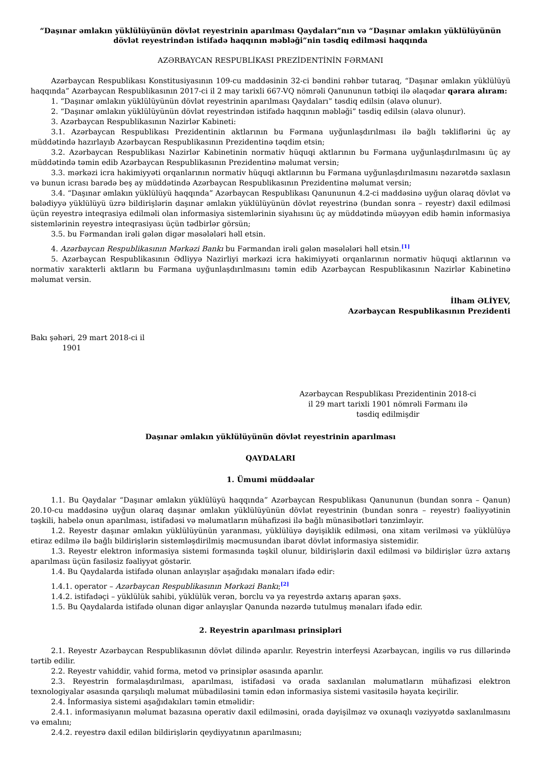“Daşınar əmlakın yüklülüyünün dövlət reyestrinin aparılması Qaydaları”nın və “Daşınar əmlakın yüklülüyünün dövlət reyestrindən istifadə haqqının məbləği”nin təsdiq edilməsi haqqında
AZƏRBAYCAN RESPUBLİKASI PREZİDENTİNİN FƏRMANI
Azərbaycan Respublikası Konstitusiyasının 109-cu maddəsinin 32-ci bəndini rəhbər tutaraq, “Daşınar əmlakın yüklülüyü haqqında” Azərbaycan Respublikasının 2017-ci il 2 may tarixli 667-VQ nömrəli Qanununun tətbiqi ilə əlaqədar qərara alıram:
1. “Daşınar əmlakın yüklülüyünün dövlət reyestrinin aparılması Qaydaları” təsdiq edilsin (əlavə olunur).
2. “Daşınar əmlakın yüklülüyünün dövlət reyestrindən istifadə haqqının məbləği” təsdiq edilsin (əlavə olunur).
3. Azərbaycan Respublikasının Nazirlər Kabineti:
3.1. Azərbaycan Respublikası Prezidentinin aktlarının bu Fərmana uyğunlaşdırılması ilə bağlı təkliflərini üç ay müddətində hazırlayıb Azərbaycan Respublikasının Prezidentinə təqdim etsin;
3.2. Azərbaycan Respublikası Nazirlər Kabinetinin normativ hüquqi aktlarının bu Fərmana uyğunlaşdırılmasını üç ay müddətində təmin edib Azərbaycan Respublikasının Prezidentinə məlumat versin;
3.3. mərkəzi icra hakimiyyəti orqanlarının normativ hüquqi aktlarının bu Fərmana uyğunlaşdırılmasını nəzarətdə saxlasın və bunun icrası barədə beş ay müddətində Azərbaycan Respublikasının Prezidentinə məlumat versin;
3.4. “Daşınar əmlakın yüklülüyü haqqında” Azərbaycan Respublikası Qanununun 4.2-ci maddəsinə uyğun olaraq dövlət və bələdiyyə yüklülüyü üzrə bildirişlərin daşınar əmlakın yüklülüyünün dövlət reyestrinə (bundan sonra – reyestr) daxil edilməsi üçün reyestrə inteqrasiya edilməli olan informasiya sistemlərinin siyahısını üç ay müddətində müəyyən edib həmin informasiya sistemlərinin reyestrə inteqrasiyası üçün tədbirlər görsün;
3.5. bu Fərmandan irəli gələn digər məsələləri həll etsin.
4. Azərbaycan Respublikasının Mərkəzi Bankı bu Fərmandan irəli gələn məsələləri həll etsin.<sup>[1]</sup>
5. Azərbaycan Respublikasının Ədliyyə Nazirliyi mərkəzi icra hakimiyyəti orqanlarının normativ hüquqi aktlarının və normativ xarakterli aktların bu Fərmana uyğunlaşdırılmasını təmin edib Azərbaycan Respublikasının Nazirlər Kabinetinə məlumat versin.
İlham ƏLİYEV,
Azərbaycan Respublikasının Prezidenti
Bakı şəhəri, 29 mart 2018-ci il
1901
Azərbaycan Respublikası Prezidentinin 2018-ci il 29 mart tarixli 1901 nömrəli Fərmanı ilə təsdiq edilmişdir
Daşınar əmlakın yüklülüyünün dövlət reyestrinin aparılması
QAYDALARI
1. Ümumi müddəalar
1.1. Bu Qaydalar “Daşınar əmlakın yüklülüyü haqqında” Azərbaycan Respublikası Qanununun (bundan sonra – Qanun) 20.10-cu maddəsinə uyğun olaraq daşınar əmlakın yüklülüyünün dövlət reyestrinin (bundan sonra – reyestr) fəaliyyətinin təşkili, habelə onun aparılması, istifadəsi və məlumatların mühafizəsi ilə bağlı münasibətləri tənzimləyir.
1.2. Reyestr daşınar əmlakın yüklülüyünün yaranması, yüklülüyə dəyişiklik edilməsi, ona xitam verilməsi və yüklülüyə etiraz edilmə ilə bağlı bildirişlərin sistemləşdirilmiş məcmusundan ibarət dövlət informasiya sistemidir.
1.3. Reyestr elektron informasiya sistemi formasında təşkil olunur, bildirişlərin daxil edilməsi və bildirişlər üzrə axtarış aparılması üçün fasiləsiz fəaliyyət göstərir.
1.4. Bu Qaydalarda istifadə olunan anlayışlar aşağıdakı mənaları ifadə edir:
1.4.1. operator – Azərbaycan Respublikasının Mərkəzi Bankı;<sup>[2]</sup>
1.4.2. istifadəçi – yüklülük sahibi, yüklülük verən, borclu və ya reyestrdə axtarış aparan şəxs.
1.5. Bu Qaydalarda istifadə olunan digər anlayışlar Qanunda nəzərdə tutulmuş mənaları ifadə edir.
2. Reyestrin aparılması prinsipləri
2.1. Reyestr Azərbaycan Respublikasının dövlət dilində aparılır. Reyestrin interfeysi Azərbaycan, ingilis və rus dillərində tərtib edilir.
2.2. Reyestr vahiddir, vahid forma, metod və prinsiplər əsasında aparılır.
2.3. Reyestrin formalaşdırılması, aparılması, istifadəsi və orada saxlanılan məlumatların mühafizəsi elektron texnologiyalar əsasında qarşılıqlı məlumat mübadiləsini təmin edən informasiya sistemi vasitəsilə həyata keçirilir.
2.4. İnformasiya sistemi aşağıdakıları təmin etməlidir:
2.4.1. informasiyanın məlumat bazasına operativ daxil edilməsini, orada dəyişilməz və oxunaqlı vəziyyətdə saxlanılmasını və emalını;
2.4.2. reyestrə daxil edilən bildirişlərin qeydiyyatının aparılmasını;